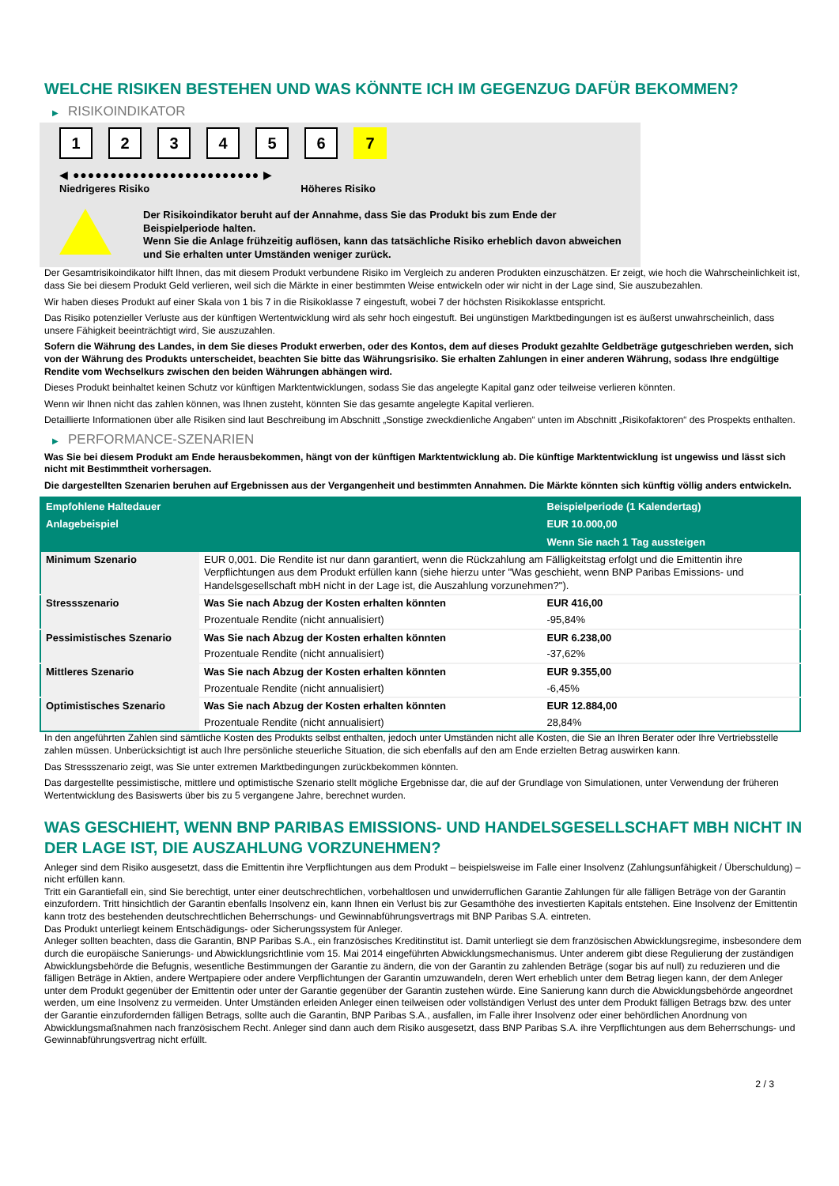WELCHE RISIKEN BESTEHEN UND WAS KÖNNTE ICH IM GEGENZUG DAFÜR BEKOMMEN?
▶ RISIKOINDIKATOR
1 2 3 4 5 6 7
◀ ●●●●●●●●●●●●●●●●●●●●●●●●● ▶
Niedrigeres Risiko Höheres Risiko
Der Risikoindikator beruht auf der Annahme, dass Sie das Produkt bis zum Ende der Beispielperiode halten.
Wenn Sie die Anlage frühzeitig auflösen, kann das tatsächliche Risiko erheblich davon abweichen und Sie erhalten unter Umständen weniger zurück.
Der Gesamtrisikoindikator hilft Ihnen, das mit diesem Produkt verbundene Risiko im Vergleich zu anderen Produkten einzuschätzen. Er zeigt, wie hoch die Wahrscheinlichkeit ist, dass Sie bei diesem Produkt Geld verlieren, weil sich die Märkte in einer bestimmten Weise entwickeln oder wir nicht in der Lage sind, Sie auszubezahlen.
Wir haben dieses Produkt auf einer Skala von 1 bis 7 in die Risikoklasse 7 eingestuft, wobei 7 der höchsten Risikoklasse entspricht.
Das Risiko potenzieller Verluste aus der künftigen Wertentwicklung wird als sehr hoch eingestuft. Bei ungünstigen Marktbedingungen ist es äußerst unwahrscheinlich, dass unsere Fähigkeit beeinträchtigt wird, Sie auszuzahlen.
Sofern die Währung des Landes, in dem Sie dieses Produkt erwerben, oder des Kontos, dem auf dieses Produkt gezahlte Geldbeträge gutgeschrieben werden, sich von der Währung des Produkts unterscheidet, beachten Sie bitte das Währungsrisiko. Sie erhalten Zahlungen in einer anderen Währung, sodass Ihre endgültige Rendite vom Wechselkurs zwischen den beiden Währungen abhängen wird.
Dieses Produkt beinhaltet keinen Schutz vor künftigen Marktentwicklungen, sodass Sie das angelegte Kapital ganz oder teilweise verlieren könnten.
Wenn wir Ihnen nicht das zahlen können, was Ihnen zusteht, könnten Sie das gesamte angelegte Kapital verlieren.
Detaillierte Informationen über alle Risiken sind laut Beschreibung im Abschnitt „Sonstige zweckdienliche Angaben“ unten im Abschnitt „Risikofaktoren“ des Prospekts enthalten.
▶ PERFORMANCE-SZENARIEN
Was Sie bei diesem Produkt am Ende herausbekommen, hängt von der künftigen Marktentwicklung ab. Die künftige Marktentwicklung ist ungewiss und lässt sich nicht mit Bestimmtheit vorhersagen.
Die dargestellten Szenarien beruhen auf Ergebnissen aus der Vergangenheit und bestimmten Annahmen. Die Märkte könnten sich künftig völlig anders entwickeln.
| Empfohlene Haltedauer | | Beispielperiode (1 Kalendertag) |
| --- | --- | --- |
| Anlagebeispiel | | EUR 10.000,00 |
| | | Wenn Sie nach 1 Tag aussteigen |
| Minimum Szenario | EUR 0,001. Die Rendite ist nur dann garantiert, wenn die Rückzahlung am Fälligkeitstag erfolgt und die Emittentin ihre Verpflichtungen aus dem Produkt erfüllen kann (siehe hierzu unter "Was geschieht, wenn BNP Paribas Emissions- und Handelsgesellschaft mbH nicht in der Lage ist, die Auszahlung vorzunehmen?"). | |
| Stressszenario | Was Sie nach Abzug der Kosten erhalten könnten | EUR 416,00 |
| | Prozentuale Rendite (nicht annualisiert) | -95,84% |
| Pessimistisches Szenario | Was Sie nach Abzug der Kosten erhalten könnten | EUR 6.238,00 |
| | Prozentuale Rendite (nicht annualisiert) | -37,62% |
| Mittleres Szenario | Was Sie nach Abzug der Kosten erhalten könnten | EUR 9.355,00 |
| | Prozentuale Rendite (nicht annualisiert) | -6,45% |
| Optimistisches Szenario | Was Sie nach Abzug der Kosten erhalten könnten | EUR 12.884,00 |
| | Prozentuale Rendite (nicht annualisiert) | 28,84% |
In den angeführten Zahlen sind sämtliche Kosten des Produkts selbst enthalten, jedoch unter Umständen nicht alle Kosten, die Sie an Ihren Berater oder Ihre Vertriebsstelle zahlen müssen. Unberücksichtigt ist auch Ihre persönliche steuerliche Situation, die sich ebenfalls auf den am Ende erzielten Betrag auswirken kann.
Das Stressszenario zeigt, was Sie unter extremen Marktbedingungen zurückbekommen könnten.
Das dargestellte pessimistische, mittlere und optimistische Szenario stellt mögliche Ergebnisse dar, die auf der Grundlage von Simulationen, unter Verwendung der früheren Wertentwicklung des Basiswerts über bis zu 5 vergangene Jahre, berechnet wurden.
WAS GESCHIEHT, WENN BNP PARIBAS EMISSIONS- UND HANDELSGESELLSCHAFT MBH NICHT IN DER LAGE IST, DIE AUSZAHLUNG VORZUNEHMEN?
Anleger sind dem Risiko ausgesetzt, dass die Emittentin ihre Verpflichtungen aus dem Produkt – beispielsweise im Falle einer Insolvenz (Zahlungsunfähigkeit / Überschuldung) – nicht erfüllen kann.
Tritt ein Garantiefall ein, sind Sie berechtigt, unter einer deutschrechtlichen, vorbehaltlosen und unwiderruflichen Garantie Zahlungen für alle fälligen Beträge von der Garantin einzufordern. Tritt hinsichtlich der Garantin ebenfalls Insolvenz ein, kann Ihnen ein Verlust bis zur Gesamthöhe des investierten Kapitals entstehen. Eine Insolvenz der Emittentin kann trotz des bestehenden deutschrechtlichen Beherrschungs- und Gewinnabführungsvertrags mit BNP Paribas S.A. eintreten.
Das Produkt unterliegt keinem Entschädigungs- oder Sicherungssystem für Anleger.
Anleger sollten beachten, dass die Garantin, BNP Paribas S.A., ein französisches Kreditinstitut ist. Damit unterliegt sie dem französischen Abwicklungsregime, insbesondere dem durch die europäische Sanierungs- und Abwicklungsrichtlinie vom 15. Mai 2014 eingeführten Abwicklungsmechanismus. Unter anderem gibt diese Regulierung der zuständigen Abwicklungsbehörde die Befugnis, wesentliche Bestimmungen der Garantie zu ändern, die von der Garantin zu zahlenden Beträge (sogar bis auf null) zu reduzieren und die fälligen Beträge in Aktien, andere Wertpapiere oder andere Verpflichtungen der Garantin umzuwandeln, deren Wert erheblich unter dem Betrag liegen kann, der dem Anleger unter dem Produkt gegenüber der Emittentin oder unter der Garantie gegenüber der Garantin zustehen würde. Eine Sanierung kann durch die Abwicklungsbehörde angeordnet werden, um eine Insolvenz zu vermeiden. Unter Umständen erleiden Anleger einen teilweisen oder vollständigen Verlust des unter dem Produkt fälligen Betrags bzw. des unter der Garantie einzufordernden fälligen Betrags, sollte auch die Garantin, BNP Paribas S.A., ausfallen, im Falle ihrer Insolvenz oder einer behördlichen Anordnung von Abwicklungsmaßnahmen nach französischem Recht. Anleger sind dann auch dem Risiko ausgesetzt, dass BNP Paribas S.A. ihre Verpflichtungen aus dem Beherrschungs- und Gewinnabführungsvertrag nicht erfüllt.
2 / 3